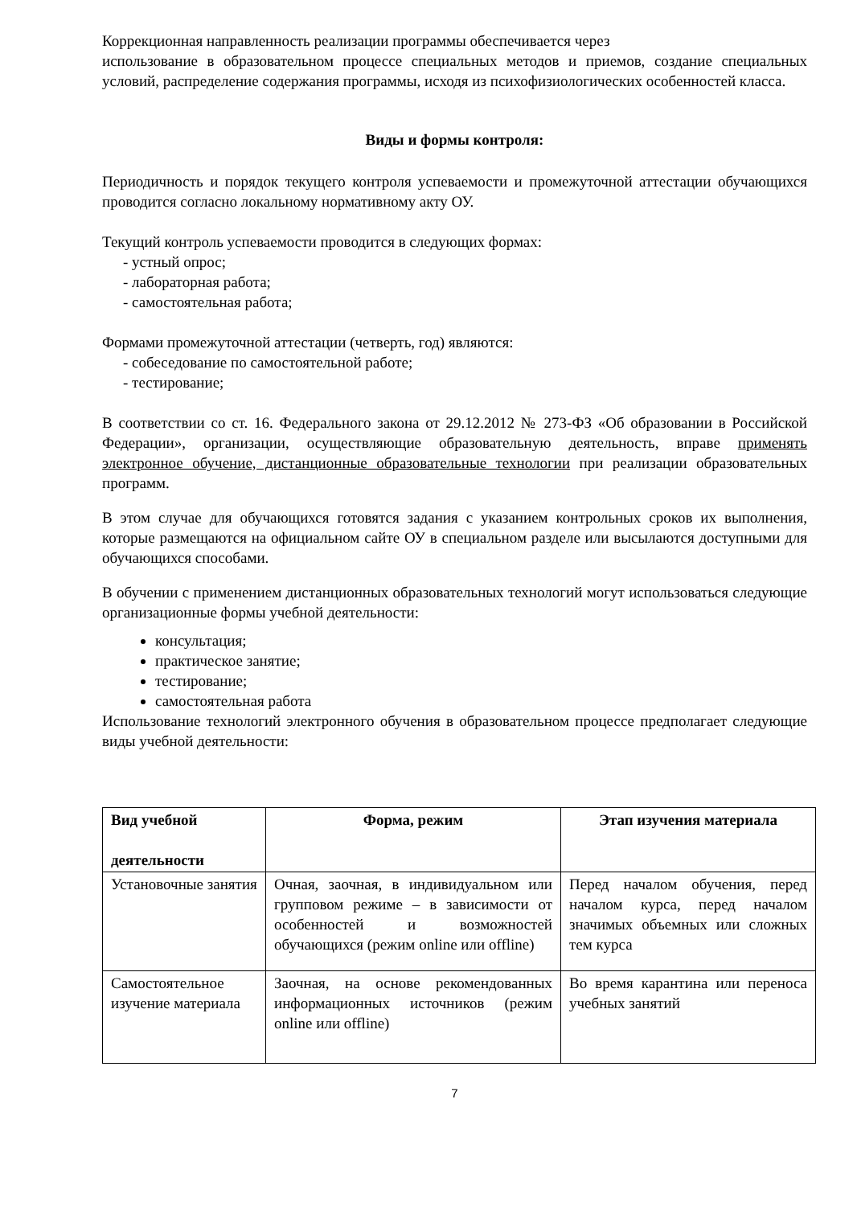Коррекционная направленность реализации программы обеспечивается через
использование в образовательном процессе специальных методов и приемов, создание специальных условий, распределение содержания программы, исходя из психофизиологических особенностей класса.
Виды и формы контроля:
Периодичность и порядок текущего контроля успеваемости и промежуточной аттестации обучающихся проводится согласно локальному нормативному акту ОУ.
Текущий контроль успеваемости проводится в следующих формах:
- устный опрос;
- лабораторная работа;
- самостоятельная работа;
Формами промежуточной аттестации (четверть, год) являются:
- собеседование по самостоятельной работе;
- тестирование;
В соответствии со ст. 16. Федерального закона от 29.12.2012 № 273-ФЗ «Об образовании в Российской Федерации», организации, осуществляющие образовательную деятельность, вправе применять электронное обучение, дистанционные образовательные технологии при реализации образовательных программ.
В этом случае для обучающихся готовятся задания с указанием контрольных сроков их выполнения, которые размещаются на официальном сайте ОУ в специальном разделе или высылаются доступными для обучающихся способами.
В обучении с применением дистанционных образовательных технологий могут использоваться следующие организационные формы учебной деятельности:
консультация;
практическое занятие;
тестирование;
самостоятельная работа
Использование технологий электронного обучения в образовательном процессе предполагает следующие виды учебной деятельности:
| Вид учебной деятельности | Форма, режим | Этап изучения материала |
| --- | --- | --- |
| Установочные занятия | Очная, заочная, в индивидуальном или групповом режиме – в зависимости от особенностей и возможностей обучающихся (режим online или offline) | Перед началом обучения, перед началом курса, перед началом значимых объемных или сложных тем курса |
| Самостоятельное изучение материала | Заочная, на основе рекомендованных информационных источников (режим online или offline) | Во время карантина или переноса учебных занятий |
7